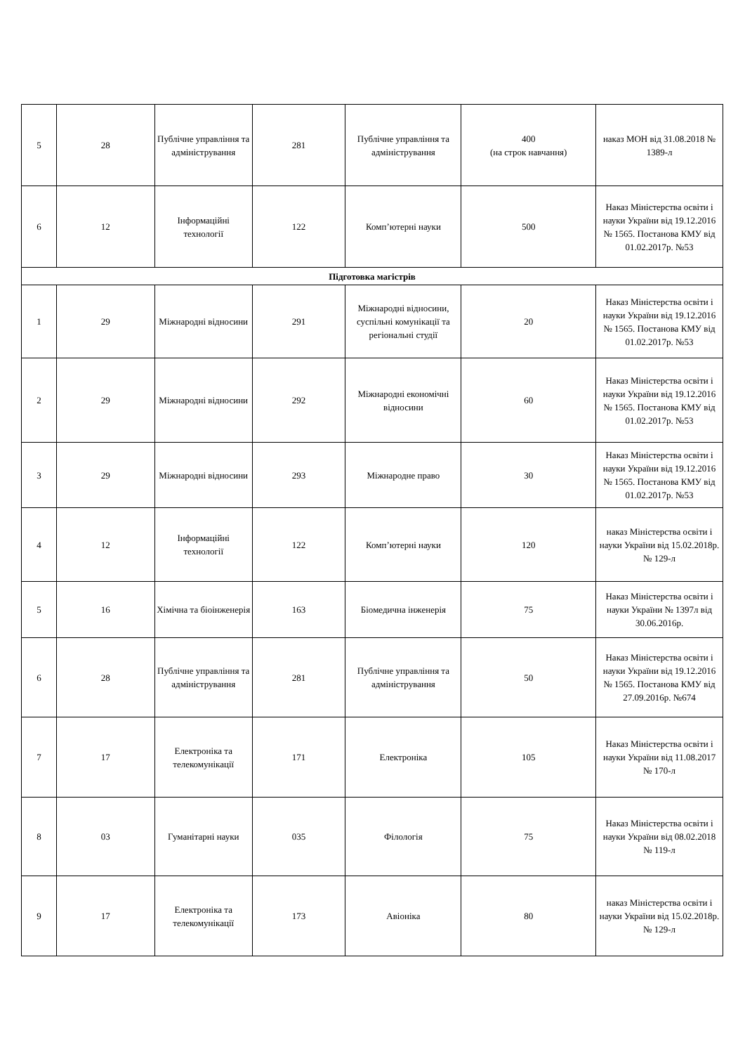| 5 | 28 | Публічне управління та адміністрування | 281 | Публічне управління та адміністрування | 400 (на строк навчання) | наказ МОН від 31.08.2018 № 1389-л |
| 6 | 12 | Інформаційні технології | 122 | Комп’ютерні науки | 500 | Наказ Міністерства освіти і науки України від 19.12.2016 № 1565. Постанова КМУ від 01.02.2017р. №53 |
| Підготовка магістрів | | | | | | |
| 1 | 29 | Міжнародні відносини | 291 | Міжнародні відносини, суспільні комунікації та регіональні студії | 20 | Наказ Міністерства освіти і науки України від 19.12.2016 № 1565. Постанова КМУ від 01.02.2017р. №53 |
| 2 | 29 | Міжнародні відносини | 292 | Міжнародні економічні відносини | 60 | Наказ Міністерства освіти і науки України від 19.12.2016 № 1565. Постанова КМУ від 01.02.2017р. №53 |
| 3 | 29 | Міжнародні відносини | 293 | Міжнародне право | 30 | Наказ Міністерства освіти і науки України від 19.12.2016 № 1565. Постанова КМУ від 01.02.2017р. №53 |
| 4 | 12 | Інформаційні технології | 122 | Комп’ютерні науки | 120 | наказ Міністерства освіти і науки України від 15.02.2018р. № 129-л |
| 5 | 16 | Хімічна та біоінженерія | 163 | Біомедична інженерія | 75 | Наказ Міністерства освіти і науки України № 1397л від 30.06.2016р. |
| 6 | 28 | Публічне управління та адміністрування | 281 | Публічне управління та адміністрування | 50 | Наказ Міністерства освіти і науки України від 19.12.2016 № 1565. Постанова КМУ від 27.09.2016р. №674 |
| 7 | 17 | Електроніка та телекомунікації | 171 | Електроніка | 105 | Наказ Міністерства освіти і науки України від 11.08.2017 № 170-л |
| 8 | 03 | Гуманітарні науки | 035 | Філологія | 75 | Наказ Міністерства освіти і науки України від 08.02.2018 № 119-л |
| 9 | 17 | Електроніка та телекомунікації | 173 | Авіоніка | 80 | наказ Міністерства освіти і науки України від 15.02.2018р. № 129-л |